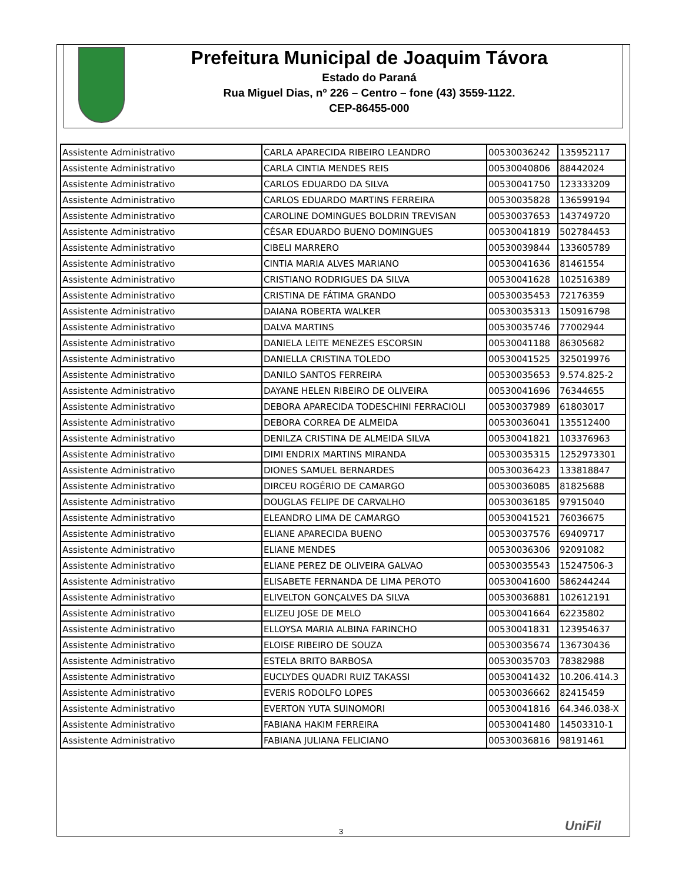Prefeitura Municipal de Joaquim Távora
Estado do Paraná
Rua Miguel Dias, nº 226 – Centro – fone (43) 3559-1122.
CEP-86455-000
| Assistente Administrativo | CARLA APARECIDA RIBEIRO LEANDRO | 00530036242 | 135952117 |
| Assistente Administrativo | CARLA CINTIA MENDES REIS | 00530040806 | 88442024 |
| Assistente Administrativo | CARLOS EDUARDO DA SILVA | 00530041750 | 123333209 |
| Assistente Administrativo | CARLOS EDUARDO MARTINS FERREIRA | 00530035828 | 136599194 |
| Assistente Administrativo | CAROLINE DOMINGUES BOLDRIN TREVISAN | 00530037653 | 143749720 |
| Assistente Administrativo | CÉSAR EDUARDO BUENO DOMINGUES | 00530041819 | 502784453 |
| Assistente Administrativo | CIBELI MARRERO | 00530039844 | 133605789 |
| Assistente Administrativo | CINTIA MARIA ALVES MARIANO | 00530041636 | 81461554 |
| Assistente Administrativo | CRISTIANO RODRIGUES DA SILVA | 00530041628 | 102516389 |
| Assistente Administrativo | CRISTINA DE FÁTIMA GRANDO | 00530035453 | 72176359 |
| Assistente Administrativo | DAIANA ROBERTA WALKER | 00530035313 | 150916798 |
| Assistente Administrativo | DALVA MARTINS | 00530035746 | 77002944 |
| Assistente Administrativo | DANIELA LEITE MENEZES ESCORSIN | 00530041188 | 86305682 |
| Assistente Administrativo | DANIELLA CRISTINA TOLEDO | 00530041525 | 325019976 |
| Assistente Administrativo | DANILO SANTOS FERREIRA | 00530035653 | 9.574.825-2 |
| Assistente Administrativo | DAYANE HELEN RIBEIRO DE OLIVEIRA | 00530041696 | 76344655 |
| Assistente Administrativo | DEBORA APARECIDA TODESCHINI FERRACIOLI | 00530037989 | 61803017 |
| Assistente Administrativo | DEBORA CORREA DE ALMEIDA | 00530036041 | 135512400 |
| Assistente Administrativo | DENILZA CRISTINA DE ALMEIDA SILVA | 00530041821 | 103376963 |
| Assistente Administrativo | DIMI ENDRIX MARTINS MIRANDA | 00530035315 | 1252973301 |
| Assistente Administrativo | DIONES SAMUEL BERNARDES | 00530036423 | 133818847 |
| Assistente Administrativo | DIRCEU ROGÉRIO DE CAMARGO | 00530036085 | 81825688 |
| Assistente Administrativo | DOUGLAS FELIPE DE CARVALHO | 00530036185 | 97915040 |
| Assistente Administrativo | ELEANDRO LIMA DE CAMARGO | 00530041521 | 76036675 |
| Assistente Administrativo | ELIANE APARECIDA BUENO | 00530037576 | 69409717 |
| Assistente Administrativo | ELIANE MENDES | 00530036306 | 92091082 |
| Assistente Administrativo | ELIANE PEREZ DE OLIVEIRA GALVAO | 00530035543 | 15247506-3 |
| Assistente Administrativo | ELISABETE FERNANDA DE LIMA PEROTO | 00530041600 | 586244244 |
| Assistente Administrativo | ELIVELTON GONÇALVES DA SILVA | 00530036881 | 102612191 |
| Assistente Administrativo | ELIZEU JOSE DE MELO | 00530041664 | 62235802 |
| Assistente Administrativo | ELLOYSA MARIA ALBINA FARINCHO | 00530041831 | 123954637 |
| Assistente Administrativo | ELOISE RIBEIRO DE SOUZA | 00530035674 | 136730436 |
| Assistente Administrativo | ESTELA BRITO BARBOSA | 00530035703 | 78382988 |
| Assistente Administrativo | EUCLYDES QUADRI RUIZ TAKASSI | 00530041432 | 10.206.414.3 |
| Assistente Administrativo | EVERIS RODOLFO LOPES | 00530036662 | 82415459 |
| Assistente Administrativo | EVERTON YUTA SUINOMORI | 00530041816 | 64.346.038-X |
| Assistente Administrativo | FABIANA HAKIM FERREIRA | 00530041480 | 14503310-1 |
| Assistente Administrativo | FABIANA JULIANA FELICIANO | 00530036816 | 98191461 |
3 UniFil